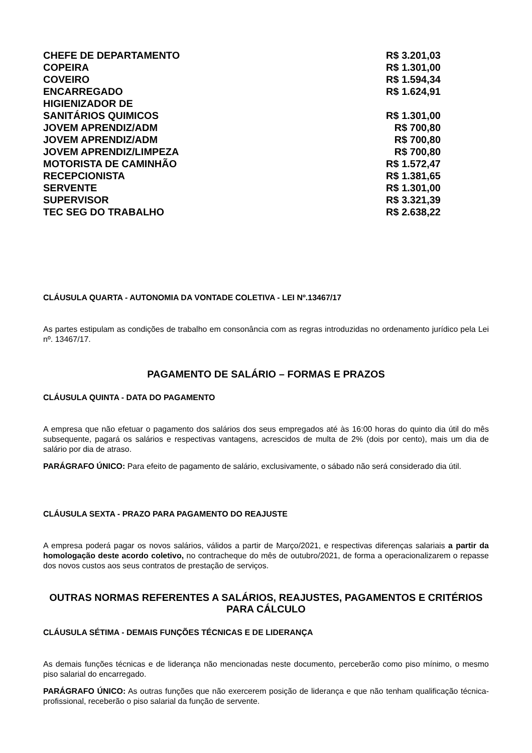| CHEFE DE DEPARTAMENTO | R$ 3.201,03 |
| COPEIRA | R$ 1.301,00 |
| COVEIRO | R$ 1.594,34 |
| ENCARREGADO | R$ 1.624,91 |
| HIGIENIZADOR DE SANITÁRIOS QUIMICOS | R$ 1.301,00 |
| JOVEM APRENDIZ/ADM | R$ 700,80 |
| JOVEM APRENDIZ/ADM | R$ 700,80 |
| JOVEM APRENDIZ/LIMPEZA | R$ 700,80 |
| MOTORISTA DE CAMINHÃO | R$ 1.572,47 |
| RECEPCIONISTA | R$ 1.381,65 |
| SERVENTE | R$ 1.301,00 |
| SUPERVISOR | R$ 3.321,39 |
| TEC SEG DO TRABALHO | R$ 2.638,22 |
CLÁUSULA QUARTA - AUTONOMIA DA VONTADE COLETIVA - LEI Nº.13467/17
As partes estipulam as condições de trabalho em consonância com as regras introduzidas no ordenamento jurídico pela Lei nº. 13467/17.
PAGAMENTO DE SALÁRIO – FORMAS E PRAZOS
CLÁUSULA QUINTA - DATA DO PAGAMENTO
A empresa que não efetuar o pagamento dos salários dos seus empregados até às 16:00 horas do quinto dia útil do mês subsequente, pagará os salários e respectivas vantagens, acrescidos de multa de 2% (dois por cento), mais um dia de salário por dia de atraso.
PARÁGRAFO ÚNICO: Para efeito de pagamento de salário, exclusivamente, o sábado não será considerado dia útil.
CLÁUSULA SEXTA - PRAZO PARA PAGAMENTO DO REAJUSTE
A empresa poderá pagar os novos salários, válidos a partir de Março/2021, e respectivas diferenças salariais a partir da homologação deste acordo coletivo, no contracheque do mês de outubro/2021, de forma a operacionalizarem o repasse dos novos custos aos seus contratos de prestação de serviços.
OUTRAS NORMAS REFERENTES A SALÁRIOS, REAJUSTES, PAGAMENTOS E CRITÉRIOS PARA CÁLCULO
CLÁUSULA SÉTIMA - DEMAIS FUNÇÕES TÉCNICAS E DE LIDERANÇA
As demais funções técnicas e de liderança não mencionadas neste documento, perceberão como piso mínimo, o mesmo piso salarial do encarregado.
PARÁGRAFO ÚNICO: As outras funções que não exercerem posição de liderança e que não tenham qualificação técnica-profissional, receberão o piso salarial da função de servente.